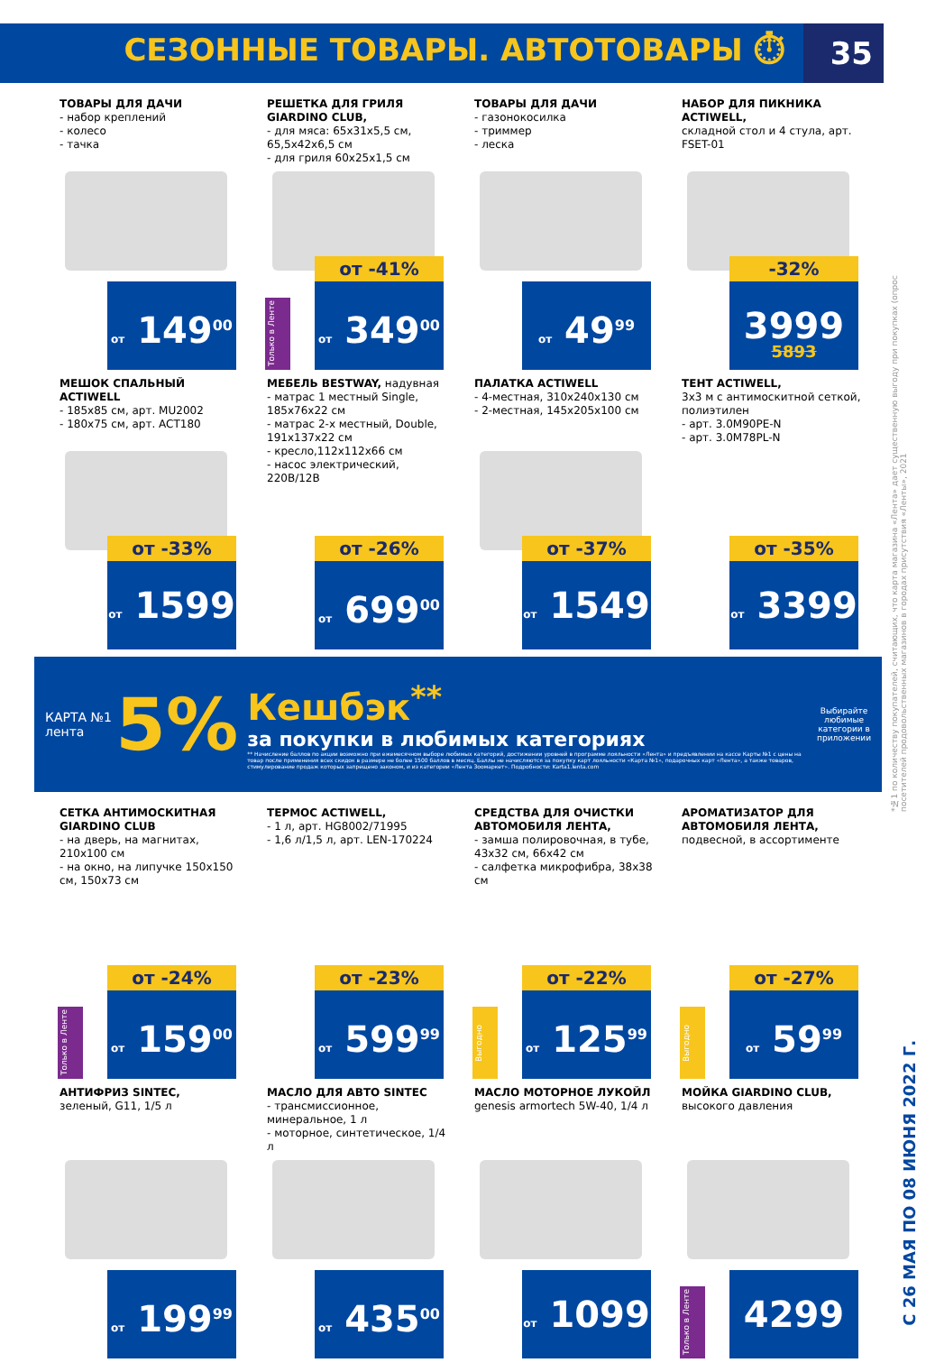СЕЗОННЫЕ ТОВАРЫ. АВТОТОВАРЫ ⏱ 35
ТОВАРЫ ДЛЯ ДАЧИ
- набор креплений
- колесо
- тачка
от 149<sup>00</sup>
РЕШЕТКА ДЛЯ ГРИЛЯ GIARDINO CLUB,
- для мяса: 65x31x5,5 см, 65,5x42x6,5 см
- для гриля 60x25x1,5 см
Только в Ленте
от -41%
от 349<sup>00</sup>
ТОВАРЫ ДЛЯ ДАЧИ
- газонокосилка
- триммер
- леска
от 49<sup>99</sup>
НАБОР ДЛЯ ПИКНИКА ACTIWELL,
складной стол и 4 стула, арт. FSET-01
-32%
3999
5893
МЕШОК СПАЛЬНЫЙ ACTIWELL
- 185x85 см, арт. MU2002
- 180x75 см, арт. ACT180
от -33%
от 1599
МЕБЕЛЬ BESTWAY, надувная
- матрас 1 местный Single, 185x76x22 см
- матрас 2-х местный, Double, 191x137x22 см
- кресло,112x112x66 см
- насос электрический, 220В/12В
от -26%
от 699<sup>00</sup>
ПАЛАТКА ACTIWELL
- 4-местная, 310x240x130 см
- 2-местная, 145x205x100 см
от -37%
от 1549
ТЕНТ ACTIWELL,
3x3 м с антимоскитной сеткой, полиэтилен
- арт. 3.0M90PE-N
- арт. 3.0M78PL-N
от -35%
от 3399
КАРТА №1
лента
5%
Кешбэк<sup>**</sup>
за покупки в любимых категориях
** Начисление баллов по акции возможно при ежемесячном выборе любимых категорий, достижении уровней в программе лояльности «Лента» и предъявлении на кассе Карты №1 с цены на товар после применения всех скидок в размере не более 1500 баллов в месяц. Баллы не начисляются за покупку карт лояльности «Карта №1», подарочных карт «Лента», а также товаров, стимулирование продаж которых запрещено законом, и из категории «Лента Зоомаркет». Подробности: Karta1.lenta.com
Выбирайте любимые категории в приложении
СЕТКА АНТИМОСКИТНАЯ GIARDINO CLUB
- на дверь, на магнитах, 210x100 см
- на окно, на липучке 150x150 см, 150x73 см
Только в Ленте
от -24%
от 159<sup>00</sup>
ТЕРМОС ACTIWELL,
- 1 л, арт. HG8002/71995
- 1,6 л/1,5 л, арт. LEN-170224
от -23%
от 599<sup>99</sup>
СРЕДСТВА ДЛЯ ОЧИСТКИ АВТОМОБИЛЯ ЛЕНТА,
- замша полировочная, в тубе, 43x32 см, 66x42 см
- салфетка микрофибра, 38x38 см
Выгодно
от -22%
от 125<sup>99</sup>
АРОМАТИЗАТОР ДЛЯ АВТОМОБИЛЯ ЛЕНТА,
подвесной, в ассортименте
Выгодно
от -27%
от 59<sup>99</sup>
АНТИФРИЗ SINTEC,
зеленый, G11, 1/5 л
от 199<sup>99</sup>
МАСЛО ДЛЯ АВТО SINTEC
- трансмиссионное, минеральное, 1 л
- моторное, синтетическое, 1/4 л
от 435<sup>00</sup>
МАСЛО МОТОРНОЕ ЛУКОЙЛ
genesis armortech 5W-40, 1/4 л
от 1099
МОЙКА GIARDINO CLUB,
высокого давления
Только в Ленте
4299
*№1 по количеству покупателей, считающих, что карта магазина «Лента» дает существенную выгоду при покупках (опрос посетителей продовольственных магазинов в городах присутствия «Ленты», 2021
С 26 МАЯ ПО 08 ИЮНЯ 2022 Г.